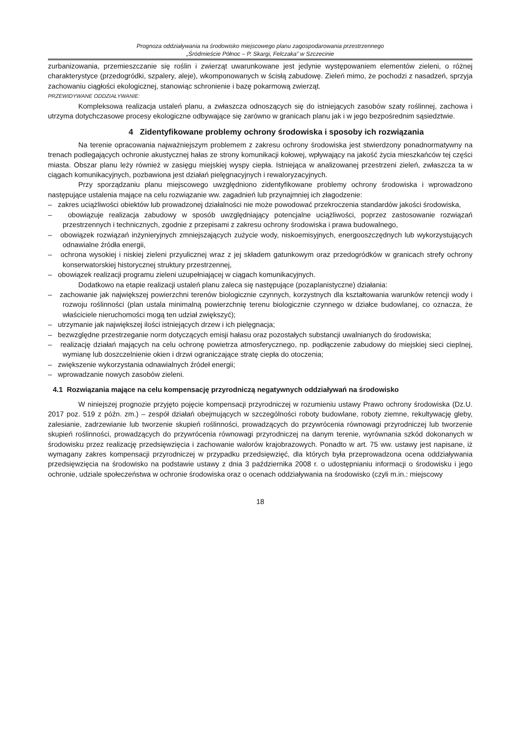Prognoza oddziaływania na środowisko miejscowego planu zagospodarowania przestrzennego
„Śródmieście Północ – P. Skargi, Felczaka” w Szczecinie
zurbanizowania, przemieszczanie się roślin i zwierząt uwarunkowane jest jedynie występowaniem elementów zieleni, o różnej charakterystyce (przedogródki, szpalery, aleje), wkomponowanych w ścisłą zabudowę. Zieleń mimo, że pochodzi z nasadzeń, sprzyja zachowaniu ciągłości ekologicznej, stanowiąc schronienie i bazę pokarmową zwierząt.
PRZEWIDYWANE ODDZIAŁYWANIE:
Kompleksowa realizacja ustaleń planu, a zwłaszcza odnoszących się do istniejących zasobów szaty roślinnej, zachowa i utrzyma dotychczasowe procesy ekologiczne odbywające się zarówno w granicach planu jak i w jego bezpośrednim sąsiedztwie.
4 Zidentyfikowane problemy ochrony środowiska i sposoby ich rozwiązania
Na terenie opracowania najważniejszym problemem z zakresu ochrony środowiska jest stwierdzony ponadnormatywny na trenach podlegających ochronie akustycznej hałas ze strony komunikacji kołowej, wpływający na jakość życia mieszkańców tej części miasta. Obszar planu leży również w zasięgu miejskiej wyspy ciepła. Istniejąca w analizowanej przestrzeni zieleń, zwłaszcza ta w ciągach komunikacyjnych, pozbawiona jest działań pielęgnacyjnych i rewaloryzacyjnych.
Przy sporządzaniu planu miejscowego uwzględniono zidentyfikowane problemy ochrony środowiska i wprowadzono następujące ustalenia mające na celu rozwiązanie ww. zagadnień lub przynajmniej ich złagodzenie:
– zakres uciążliwości obiektów lub prowadzonej działalności nie może powodować przekroczenia standardów jakości środowiska,
– obowiązuje realizacja zabudowy w sposób uwzględniający potencjalne uciążliwości, poprzez zastosowanie rozwiązań przestrzennych i technicznych, zgodnie z przepisami z zakresu ochrony środowiska i prawa budowalnego,
– obowiązek rozwiązań inżynieryjnych zmniejszających zużycie wody, niskoemisyjnych, energooszczędnych lub wykorzystujących odnawialne źródła energii,
– ochrona wysokiej i niskiej zieleni przyulicznej wraz z jej składem gatunkowym oraz przedogródków w granicach strefy ochrony konserwatorskiej historycznej struktury przestrzennej,
– obowiązek realizacji programu zieleni uzupełniającej w ciągach komunikacyjnych.
Dodatkowo na etapie realizacji ustaleń planu zaleca się następujące (pozaplanistyczne) działania:
– zachowanie jak największej powierzchni terenów biologicznie czynnych, korzystnych dla kształtowania warunków retencji wody i rozwoju roślinności (plan ustala minimalną powierzchnię terenu biologicznie czynnego w działce budowlanej, co oznacza, że właściciele nieruchomości mogą ten udział zwiększyć);
– utrzymanie jak największej ilości istniejących drzew i ich pielęgnacja;
– bezwzględne przestrzeganie norm dotyczących emisji hałasu oraz pozostałych substancji uwalnianych do środowiska;
– realizację działań mających na celu ochronę powietrza atmosferycznego, np. podłączenie zabudowy do miejskiej sieci cieplnej, wymianę lub doszczelnienie okien i drzwi ograniczające stratę ciepła do otoczenia;
– zwiększenie wykorzystania odnawialnych źródeł energii;
– wprowadzanie nowych zasobów zieleni.
4.1 Rozwiązania mające na celu kompensację przyrodniczą negatywnych oddziaływań na środowisko
W niniejszej prognozie przyjęto pojęcie kompensacji przyrodniczej w rozumieniu ustawy Prawo ochrony środowiska (Dz.U. 2017 poz. 519 z późn. zm.) – zespół działań obejmujących w szczególności roboty budowlane, roboty ziemne, rekultywację gleby, zalesianie, zadrzewianie lub tworzenie skupień roślinności, prowadzących do przywrócenia równowagi przyrodniczej lub tworzenie skupień roślinności, prowadzących do przywrócenia równowagi przyrodniczej na danym terenie, wyrównania szkód dokonanych w środowisku przez realizację przedsięwzięcia i zachowanie walorów krajobrazowych. Ponadto w art. 75 ww. ustawy jest napisane, iż wymagany zakres kompensacji przyrodniczej w przypadku przedsięwzięć, dla których była przeprowadzona ocena oddziaływania przedsięwzięcia na środowisko na podstawie ustawy z dnia 3 października 2008 r. o udostępnianiu informacji o środowisku i jego ochronie, udziale społeczeństwa w ochronie środowiska oraz o ocenach oddziaływania na środowisko (czyli m.in.: miejscowy
18